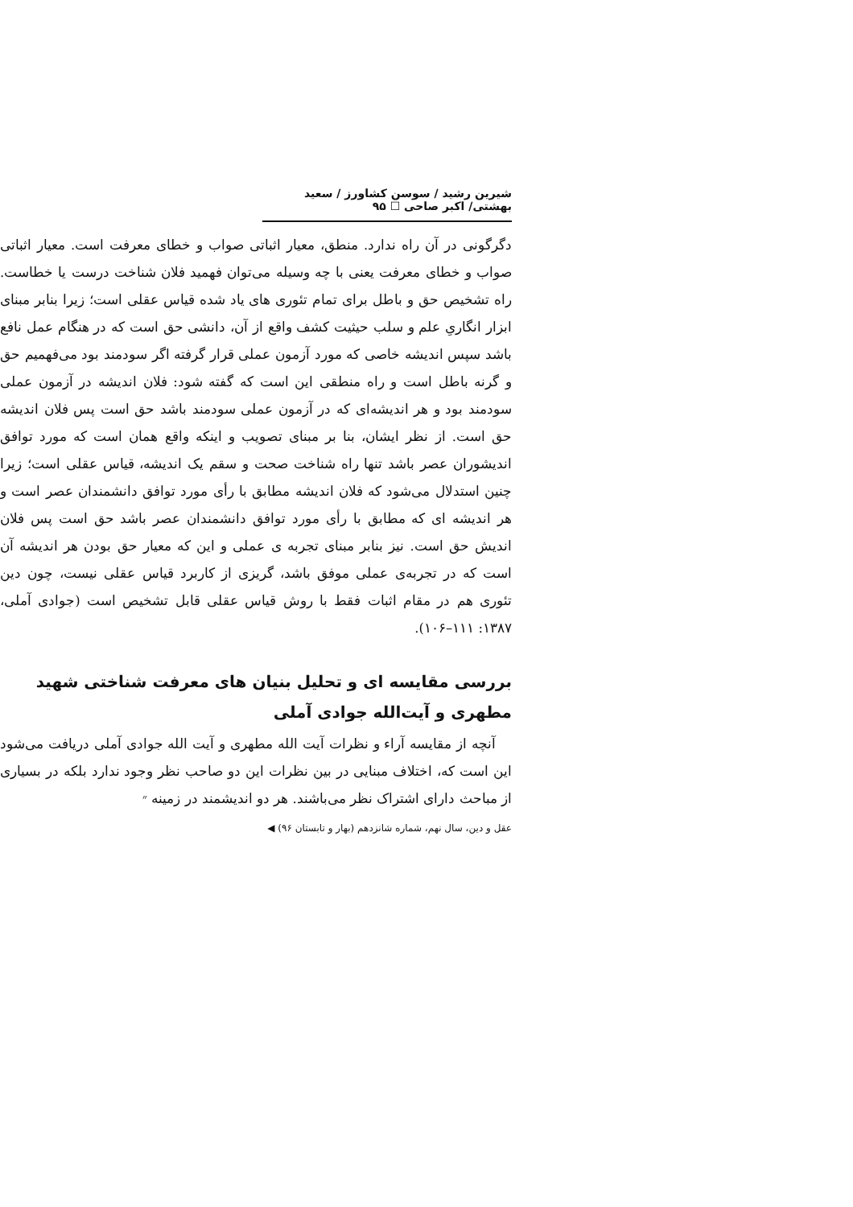شیرین رشید / سوسن کشاورز / سعید بهشتی/ اکبر صاحی ☐ ۹۵
دگرگونی در آن راه ندارد. منطق، معیار اثباتی صواب و خطای معرفت است. معیار اثباتی صواب و خطای معرفت یعنی با چه وسیله می‌توان فهمید فلان شناخت درست یا خطاست. راه تشخیص حق و باطل برای تمام تئوری های یاد شده قیاس عقلی است؛ زیرا بنابر مبنای ابزار انگاریِ علم و سلب حیثیت کشف واقع از آن، دانشی حق است که در هنگام عمل نافع باشد سپس اندیشه خاصی که مورد آزمون عملی قرار گرفته اگر سودمند بود می‌فهمیم حق و گرنه باطل است و راه منطقی این است که گفته شود: فلان اندیشه در آزمون عملی سودمند بود و هر اندیشه‌ای که در آزمون عملی سودمند باشد حق است پس فلان اندیشه حق است. از نظر ایشان، بنا بر مبنای تصویب و اینکه واقع همان است که مورد توافق اندیشوران عصر باشد تنها راه شناخت صحت و سقم یک اندیشه، قیاس عقلی است؛ زیرا چنین استدلال می‌شود که فلان اندیشه مطابق با رأی مورد توافق دانشمندان عصر است و هر اندیشه ای که مطابق با رأی مورد توافق دانشمندان عصر باشد حق است پس فلان اندیش حق است. نیز بنابر مبنای تجربه ی عملی و این که معیار حق بودن هر اندیشه آن است که در تجربه‌ی عملی موفق باشد، گریزی از کاربرد قیاس عقلی نیست، چون دین تئوری هم در مقام اثبات فقط با روش قیاس عقلی قابل تشخیص است (جوادی آملی، ۱۳۸۷: ۱۱۱–۱۰۶).
بررسی مقایسه ای و تحلیل بنیان های معرفت شناختی شهید مطهری و آیت‌الله جوادی آملی
آنچه از مقایسه آراء و نظرات آیت الله مطهری و آیت الله جوادی آملی دریافت می‌شود این است که، اختلاف مبنایی در بین نظرات این دو صاحب نظر وجود ندارد بلکه در بسیاری از مباحث دارای اشتراک نظر می‌باشند. هر دو اندیشمند در زمینه ״
عقل و دین، سال نهم، شماره شانزدهم (بهار و تابستان ۹۶) ◀